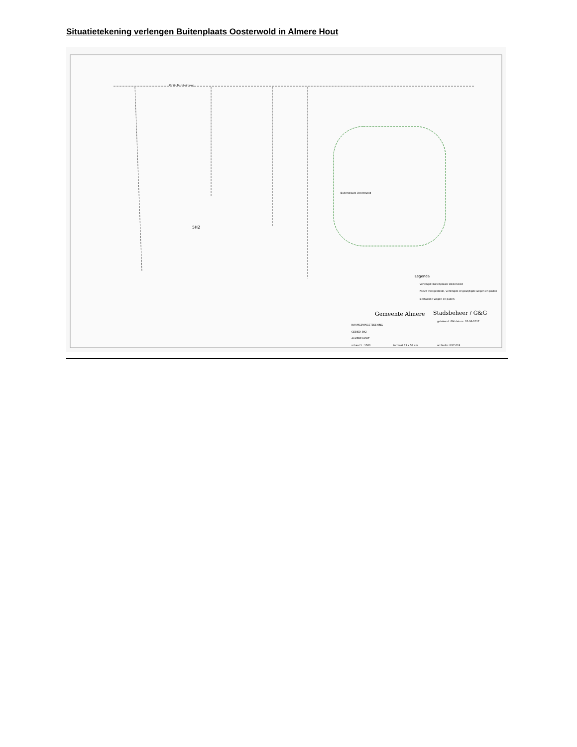Situatietekening verlengen Buitenplaats Oosterwold in Almere Hout
Emile Durkheimweg
5H2
Buitenplaats Oosterwold
Legenda
Verlengd: Buitenplaats Oosterwold
Nieuw vastgestelde, verlengde of gewijzigde wegen en paden
Bestaande wegen en paden
Gemeente Almere
Stadsbeheer / G&G
NAAMGEVINGSTEKENING
GEBIED 5H2
ALMERE HOUT
getekend: GM datum: 05-06-2017
schaal 1 : 1500
formaat 39 x 58 cm
archiefnr. N17-019